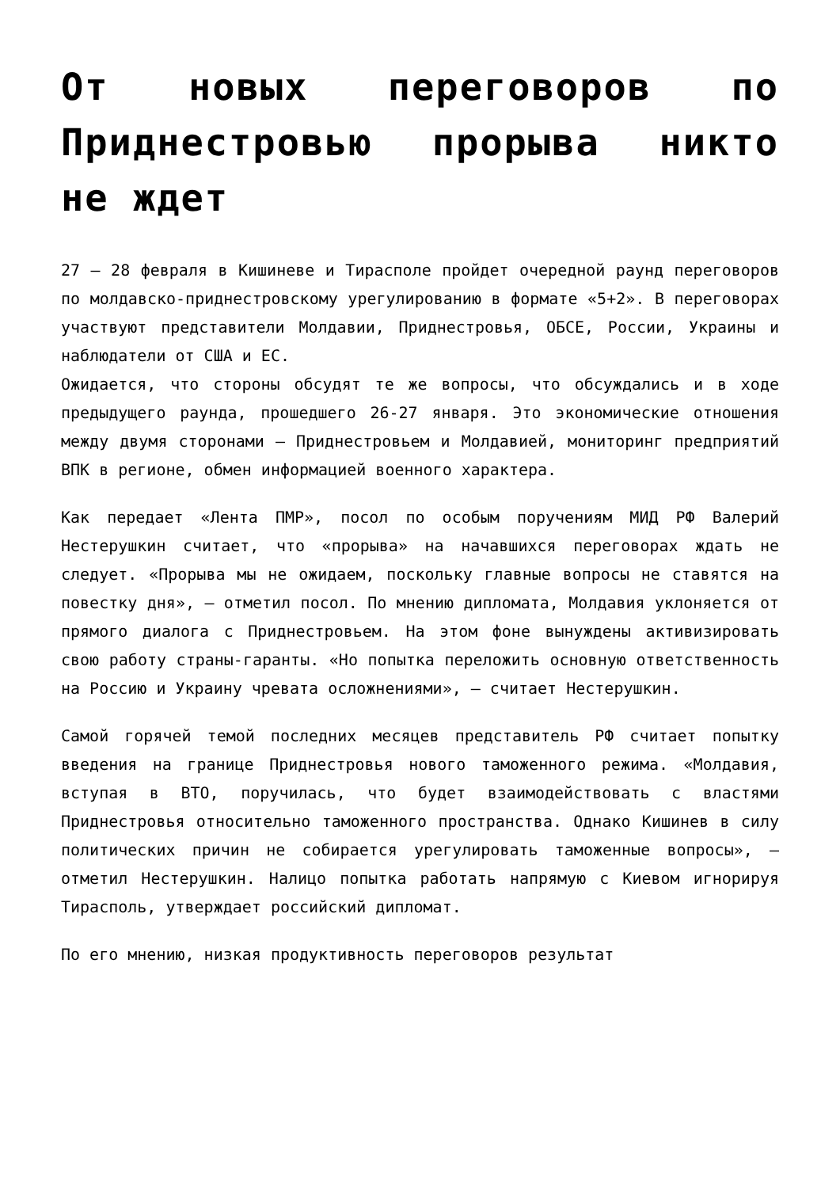От новых переговоров по Приднестровью прорыва никто не ждет
27 – 28 февраля в Кишиневе и Тирасполе пройдет очередной раунд переговоров по молдавско-приднестровскому урегулированию в формате «5+2». В переговорах участвуют представители Молдавии, Приднестровья, ОБСЕ, России, Украины и наблюдатели от США и ЕС.
Ожидается, что стороны обсудят те же вопросы, что обсуждались и в ходе предыдущего раунда, прошедшего 26-27 января. Это экономические отношения между двумя сторонами – Приднестровьем и Молдавией, мониторинг предприятий ВПК в регионе, обмен информацией военного характера.
Как передает «Лента ПМР», посол по особым поручениям МИД РФ Валерий Нестерушкин считает, что «прорыва» на начавшихся переговорах ждать не следует. «Прорыва мы не ожидаем, поскольку главные вопросы не ставятся на повестку дня», – отметил посол. По мнению дипломата, Молдавия уклоняется от прямого диалога с Приднестровьем. На этом фоне вынуждены активизировать свою работу страны-гаранты. «Но попытка переложить основную ответственность на Россию и Украину чревата осложнениями», – считает Нестерушкин.
Самой горячей темой последних месяцев представитель РФ считает попытку введения на границе Приднестровья нового таможенного режима. «Молдавия, вступая в ВТО, поручилась, что будет взаимодействовать с властями Приднестровья относительно таможенного пространства. Однако Кишинев в силу политических причин не собирается урегулировать таможенные вопросы», – отметил Нестерушкин. Налицо попытка работать напрямую с Киевом игнорируя Тирасполь, утверждает российский дипломат.
По его мнению, низкая продуктивность переговоров результат